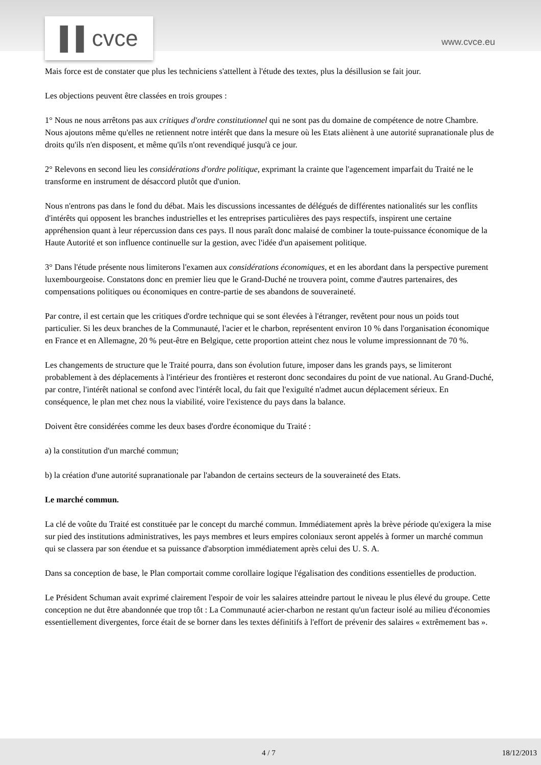▌▌cvce www.cvce.eu
Mais force est de constater que plus les techniciens s'attellent à l'étude des textes, plus la désillusion se fait jour.
Les objections peuvent être classées en trois groupes :
1° Nous ne nous arrêtons pas aux critiques d'ordre constitutionnel qui ne sont pas du domaine de compétence de notre Chambre. Nous ajoutons même qu'elles ne retiennent notre intérêt que dans la mesure où les Etats aliènent à une autorité supranationale plus de droits qu'ils n'en disposent, et même qu'ils n'ont revendiqué jusqu'à ce jour.
2° Relevons en second lieu les considérations d'ordre politique, exprimant la crainte que l'agencement imparfait du Traité ne le transforme en instrument de désaccord plutôt que d'union.
Nous n'entrons pas dans le fond du débat. Mais les discussions incessantes de délégués de différentes nationalités sur les conflits d'intérêts qui opposent les branches industrielles et les entreprises particulières des pays respectifs, inspirent une certaine appréhension quant à leur répercussion dans ces pays. Il nous paraît donc malaisé de combiner la toute-puissance économique de la Haute Autorité et son influence continuelle sur la gestion, avec l'idée d'un apaisement politique.
3° Dans l'étude présente nous limiterons l'examen aux considérations économiques, et en les abordant dans la perspective purement luxembourgeoise. Constatons donc en premier lieu que le Grand-Duché ne trouvera point, comme d'autres partenaires, des compensations politiques ou économiques en contre-partie de ses abandons de souveraineté.
Par contre, il est certain que les critiques d'ordre technique qui se sont élevées à l'étranger, revêtent pour nous un poids tout particulier. Si les deux branches de la Communauté, l'acier et le charbon, représentent environ 10 % dans l'organisation économique en France et en Allemagne, 20 % peut-être en Belgique, cette proportion atteint chez nous le volume impressionnant de 70 %.
Les changements de structure que le Traité pourra, dans son évolution future, imposer dans les grands pays, se limiteront probablement à des déplacements à l'intérieur des frontières et resteront donc secondaires du point de vue national. Au Grand-Duché, par contre, l'intérêt national se confond avec l'intérêt local, du fait que l'exiguïté n'admet aucun déplacement sérieux. En conséquence, le plan met chez nous la viabilité, voire l'existence du pays dans la balance.
Doivent être considérées comme les deux bases d'ordre économique du Traité :
a) la constitution d'un marché commun;
b) la création d'une autorité supranationale par l'abandon de certains secteurs de la souveraineté des Etats.
Le marché commun.
La clé de voûte du Traité est constituée par le concept du marché commun. Immédiatement après la brève période qu'exigera la mise sur pied des institutions administratives, les pays membres et leurs empires coloniaux seront appelés à former un marché commun qui se classera par son étendue et sa puissance d'absorption immédiatement après celui des U. S. A.
Dans sa conception de base, le Plan comportait comme corollaire logique l'égalisation des conditions essentielles de production.
Le Président Schuman avait exprimé clairement l'espoir de voir les salaires atteindre partout le niveau le plus élevé du groupe. Cette conception ne dut être abandonnée que trop tôt : La Communauté acier-charbon ne restant qu'un facteur isolé au milieu d'économies essentiellement divergentes, force était de se borner dans les textes définitifs à l'effort de prévenir des salaires « extrêmement bas ».
4 / 7 18/12/2013